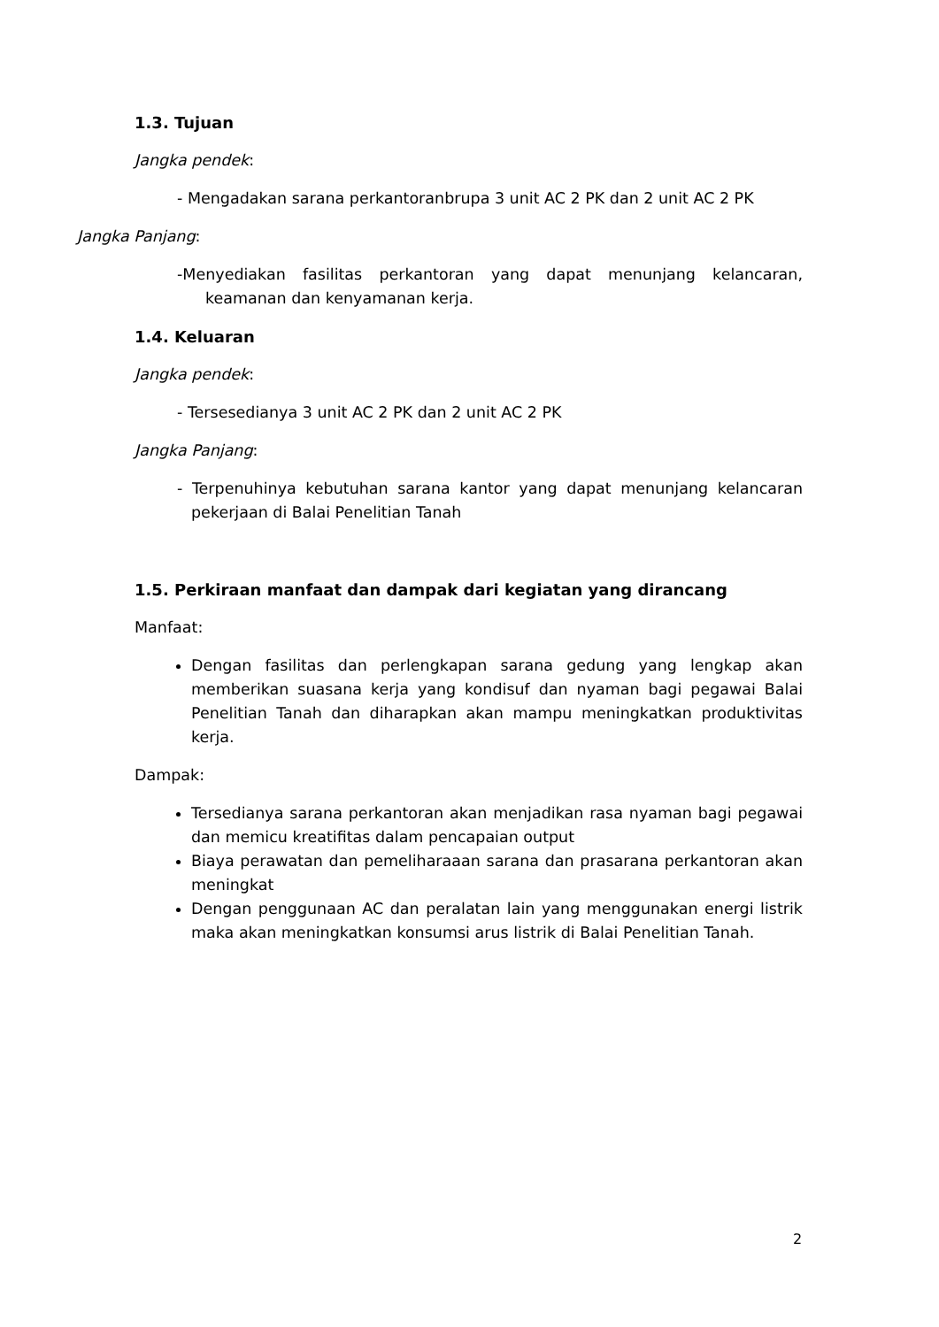1.3. Tujuan
Jangka pendek:
- Mengadakan sarana perkantoranbrupa 3 unit AC 2 PK dan 2 unit AC 2 PK
Jangka Panjang:
-Menyediakan fasilitas perkantoran yang dapat menunjang kelancaran, keamanan dan kenyamanan kerja.
1.4. Keluaran
Jangka pendek:
- Tersesedianya 3 unit AC 2 PK dan 2 unit AC 2 PK
Jangka Panjang:
- Terpenuhinya kebutuhan sarana kantor yang dapat menunjang kelancaran pekerjaan di Balai Penelitian Tanah
1.5. Perkiraan manfaat dan dampak dari kegiatan yang dirancang
Manfaat:
Dengan fasilitas dan perlengkapan sarana gedung yang lengkap akan memberikan suasana kerja yang kondisuf dan nyaman bagi pegawai Balai Penelitian Tanah dan diharapkan akan mampu meningkatkan produktivitas kerja.
Dampak:
Tersedianya sarana perkantoran akan menjadikan rasa nyaman bagi pegawai dan memicu kreatifitas dalam pencapaian output
Biaya perawatan dan pemeliharaaan sarana dan prasarana perkantoran akan meningkat
Dengan penggunaan AC dan peralatan lain yang menggunakan energi listrik maka akan meningkatkan konsumsi arus listrik di Balai Penelitian Tanah.
2